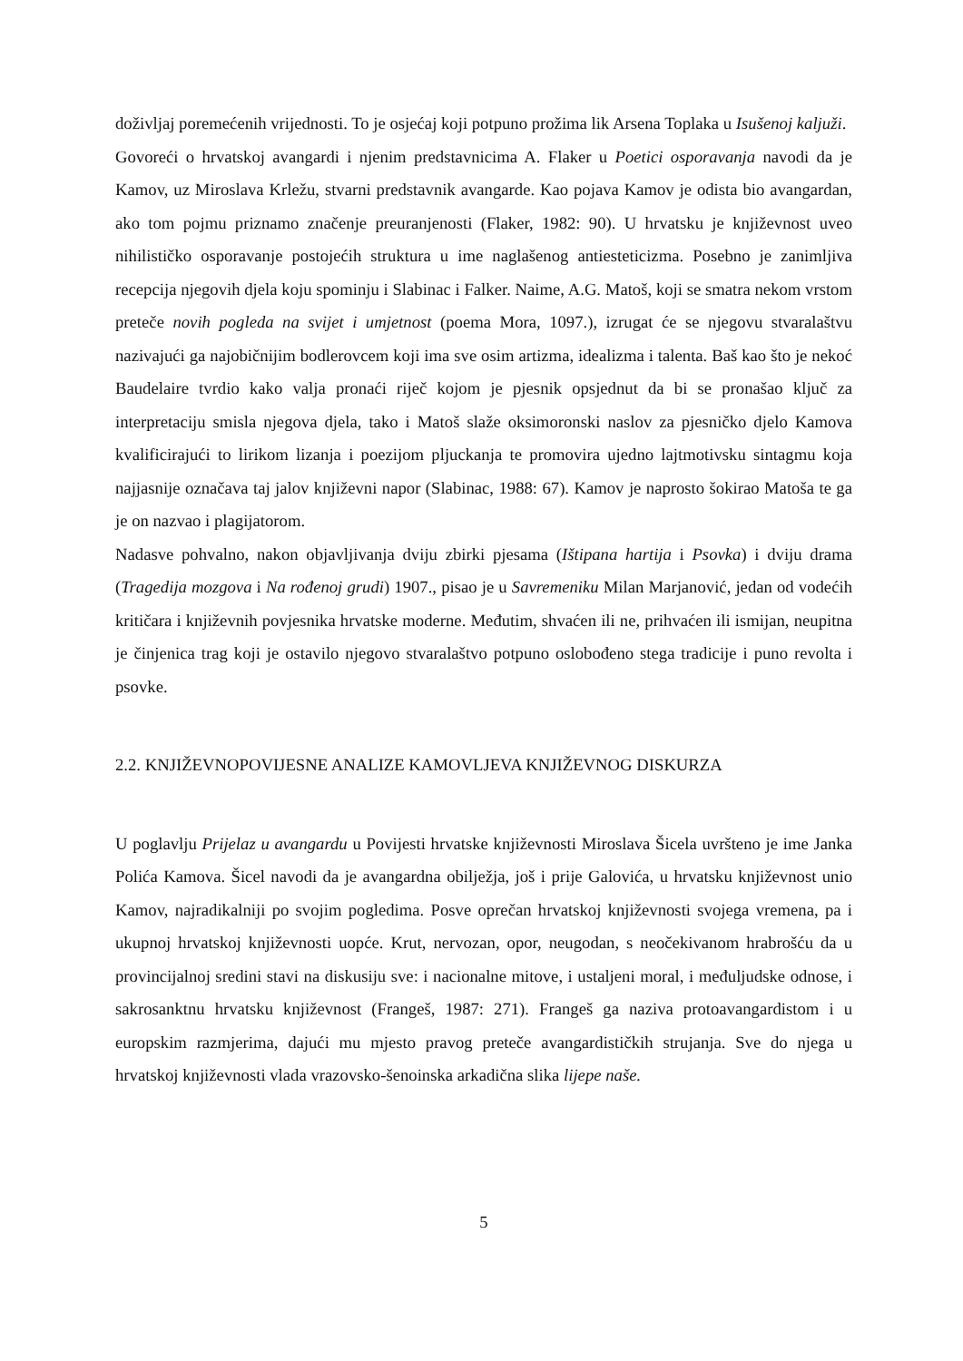doživljaj poremećenih vrijednosti. To je osjećaj koji potpuno prožima lik Arsena Toplaka u Isušenoj kaljuži.
Govoreći o hrvatskoj avangardi i njenim predstavnicima A. Flaker u Poetici osporavanja navodi da je Kamov, uz Miroslava Krležu, stvarni predstavnik avangarde. Kao pojava Kamov je odista bio avangardan, ako tom pojmu priznamo značenje preuranjenosti (Flaker, 1982: 90). U hrvatsku je književnost uveo nihilističko osporavanje postojećih struktura u ime naglašenog antiesteticizma. Posebno je zanimljiva recepcija njegovih djela koju spominju i Slabinac i Falker. Naime, A.G. Matoš, koji se smatra nekom vrstom preteče novih pogleda na svijet i umjetnost (poema Mora, 1097.), izrugat će se njegovu stvaralaštvu nazivajući ga najobičnijim bodlerovcem koji ima sve osim artizma, idealizma i talenta. Baš kao što je nekoć Baudelaire tvrdio kako valja pronaći riječ kojom je pjesnik opsjednut da bi se pronašao ključ za interpretaciju smisla njegova djela, tako i Matoš slaže oksimoronski naslov za pjesničko djelo Kamova kvalificirajući to lirikom lizanja i poezijom pljuckanja te promovira ujedno lajtmotivsku sintagmu koja najjasnije označava taj jalov književni napor (Slabinac, 1988: 67). Kamov je naprosto šokirao Matoša te ga je on nazvao i plagijatorom.
Nadasve pohvalno, nakon objavljivanja dviju zbirki pjesama (Ištipana hartija i Psovka) i dviju drama (Tragedija mozgova i Na rođenoj grudi) 1907., pisao je u Savremeniku Milan Marjanović, jedan od vodećih kritičara i književnih povjesnika hrvatske moderne. Međutim, shvaćen ili ne, prihvaćen ili ismijan, neupitna je činjenica trag koji je ostavilo njegovo stvaralaštvo potpuno oslobođeno stega tradicije i puno revolta i psovke.
2.2. KNJIŽEVNOPOVIJESNE ANALIZE KAMOVLJEVA KNJIŽEVNOG DISKURZA
U poglavlju Prijelaz u avangardu u Povijesti hrvatske književnosti Miroslava Šicela uvršteno je ime Janka Polića Kamova. Šicel navodi da je avangardna obilježja, još i prije Galovića, u hrvatsku književnost unio Kamov, najradikalniji po svojim pogledima. Posve oprečan hrvatskoj književnosti svojega vremena, pa i ukupnoj hrvatskoj književnosti uopće. Krut, nervozan, opor, neugodan, s neočekivanom hrabrošću da u provincijalnoj sredini stavi na diskusiju sve: i nacionalne mitove, i ustaljeni moral, i međuljudske odnose, i sakrosanktnu hrvatsku književnost (Frangeš, 1987: 271). Frangeš ga naziva protoavangardistom i u europskim razmjerima, dajući mu mjesto pravog preteče avangardističkih strujanja. Sve do njega u hrvatskoj književnosti vlada vrazovsko-šenoinska arkadična slika lijepe naše.
5